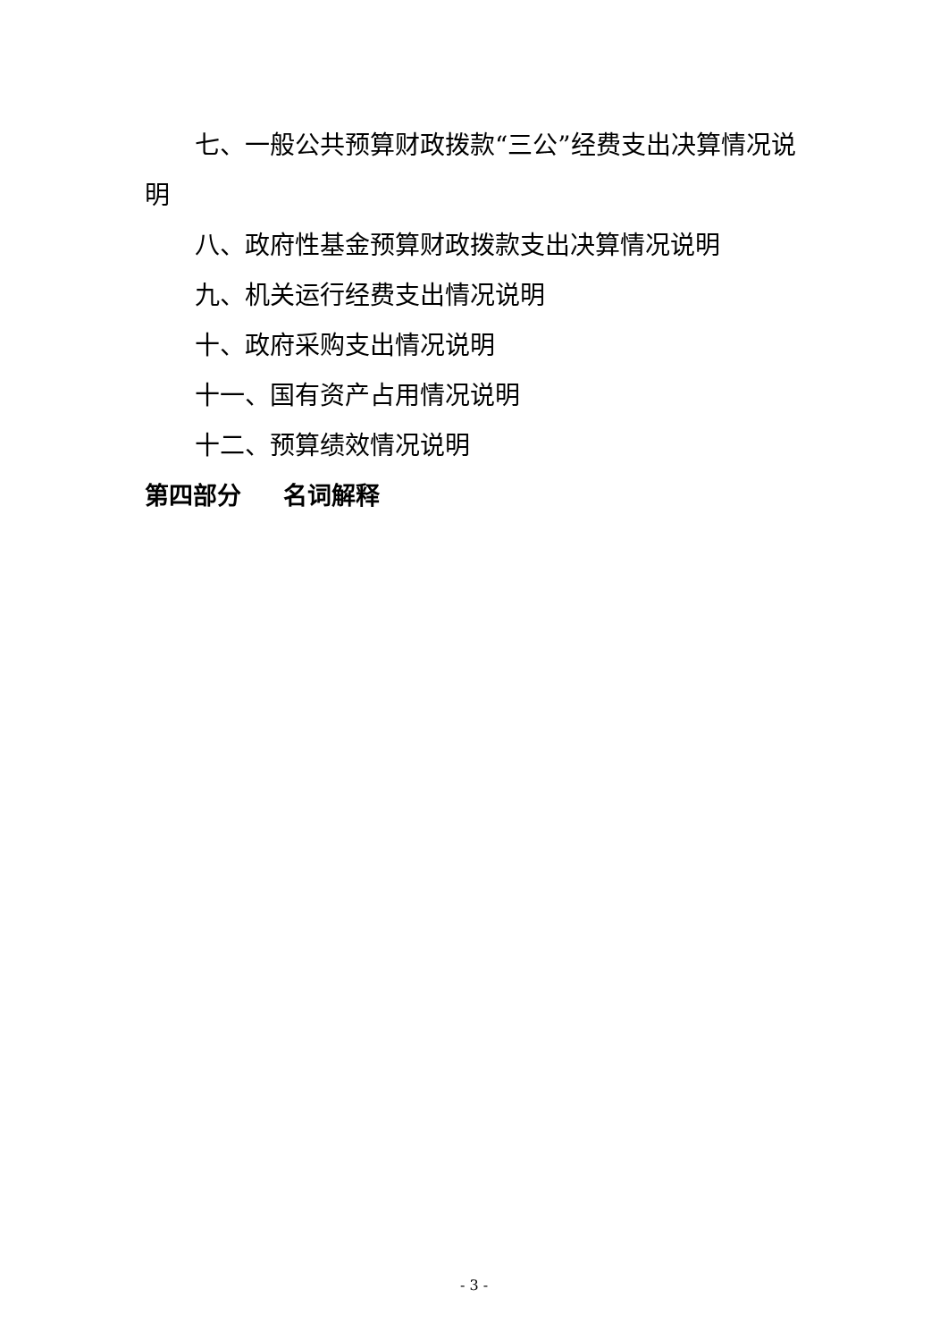七、一般公共预算财政拨款“三公”经费支出决算情况说明
八、政府性基金预算财政拨款支出决算情况说明
九、机关运行经费支出情况说明
十、政府采购支出情况说明
十一、国有资产占用情况说明
十二、预算绩效情况说明
第四部分 名词解释
- 3 -